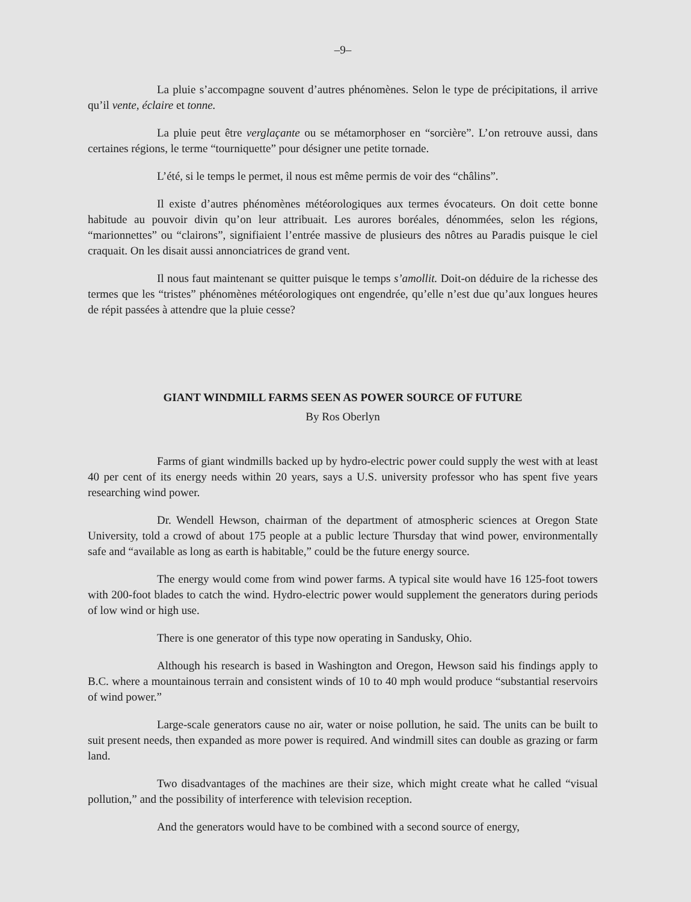–9–
La pluie s’accompagne souvent d’autres phénomènes. Selon le type de précipitations, il arrive qu’il vente, éclaire et tonne.
La pluie peut être verglaçante ou se métamorphoser en “sorcière”. L’on retrouve aussi, dans certaines régions, le terme “tourniquette” pour désigner une petite tornade.
L’été, si le temps le permet, il nous est même permis de voir des “châlins”.
Il existe d’autres phénomènes météorologiques aux termes évocateurs. On doit cette bonne habitude au pouvoir divin qu’on leur attribuait. Les aurores boréales, dénommées, selon les régions, “marionnettes” ou “clairons”, signifiaient l’entrée massive de plusieurs des nôtres au Paradis puisque le ciel craquait. On les disait aussi annonciatrices de grand vent.
Il nous faut maintenant se quitter puisque le temps s’amollit. Doit-on déduire de la richesse des termes que les “tristes” phénomènes météorologiques ont engendrée, qu’elle n’est due qu’aux longues heures de répit passées à attendre que la pluie cesse?
GIANT WINDMILL FARMS SEEN AS POWER SOURCE OF FUTURE
By Ros Oberlyn
Farms of giant windmills backed up by hydro-electric power could supply the west with at least 40 per cent of its energy needs within 20 years, says a U.S. university professor who has spent five years researching wind power.
Dr. Wendell Hewson, chairman of the department of atmospheric sciences at Oregon State University, told a crowd of about 175 people at a public lecture Thursday that wind power, environmentally safe and “available as long as earth is habitable,” could be the future energy source.
The energy would come from wind power farms. A typical site would have 16 125-foot towers with 200-foot blades to catch the wind. Hydro-electric power would supplement the generators during periods of low wind or high use.
There is one generator of this type now operating in Sandusky, Ohio.
Although his research is based in Washington and Oregon, Hewson said his findings apply to B.C. where a mountainous terrain and consistent winds of 10 to 40 mph would produce “substantial reservoirs of wind power.”
Large-scale generators cause no air, water or noise pollution, he said. The units can be built to suit present needs, then expanded as more power is required. And windmill sites can double as grazing or farm land.
Two disadvantages of the machines are their size, which might create what he called “visual pollution,” and the possibility of interference with television reception.
And the generators would have to be combined with a second source of energy,